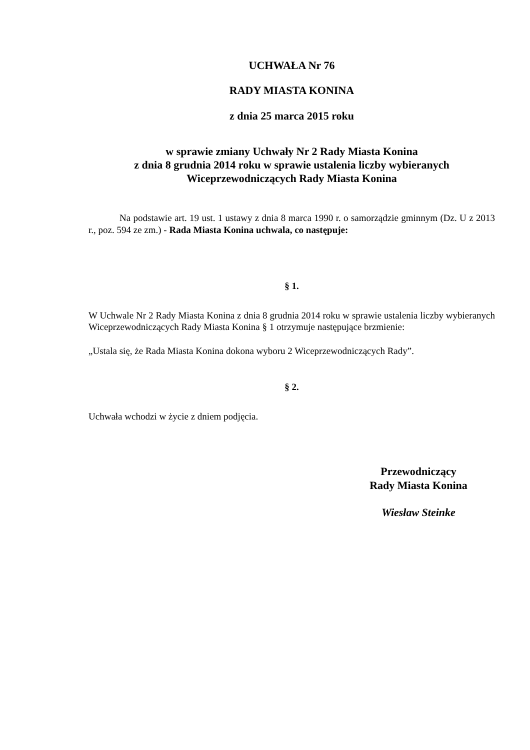UCHWAŁA Nr 76
RADY MIASTA KONINA
z dnia 25 marca 2015 roku
w sprawie zmiany Uchwały Nr 2 Rady Miasta Konina
z dnia 8 grudnia 2014 roku w sprawie ustalenia liczby wybieranych
Wiceprzewodniczących Rady Miasta Konina
Na podstawie art. 19 ust. 1 ustawy z dnia 8 marca 1990 r. o samorządzie gminnym (Dz. U z 2013 r., poz. 594 ze zm.) - Rada Miasta Konina uchwala, co następuje:
§ 1.
W Uchwale Nr 2 Rady Miasta Konina z dnia 8 grudnia 2014 roku w sprawie ustalenia liczby wybieranych Wiceprzewodniczących Rady Miasta Konina § 1 otrzymuje następujące brzmienie:
„Ustala się, że Rada Miasta Konina dokona wyboru 2 Wiceprzewodniczących Rady”.
§ 2.
Uchwała wchodzi w życie z dniem podjęcia.
Przewodniczący
Rady Miasta Konina
Wiesław Steinke